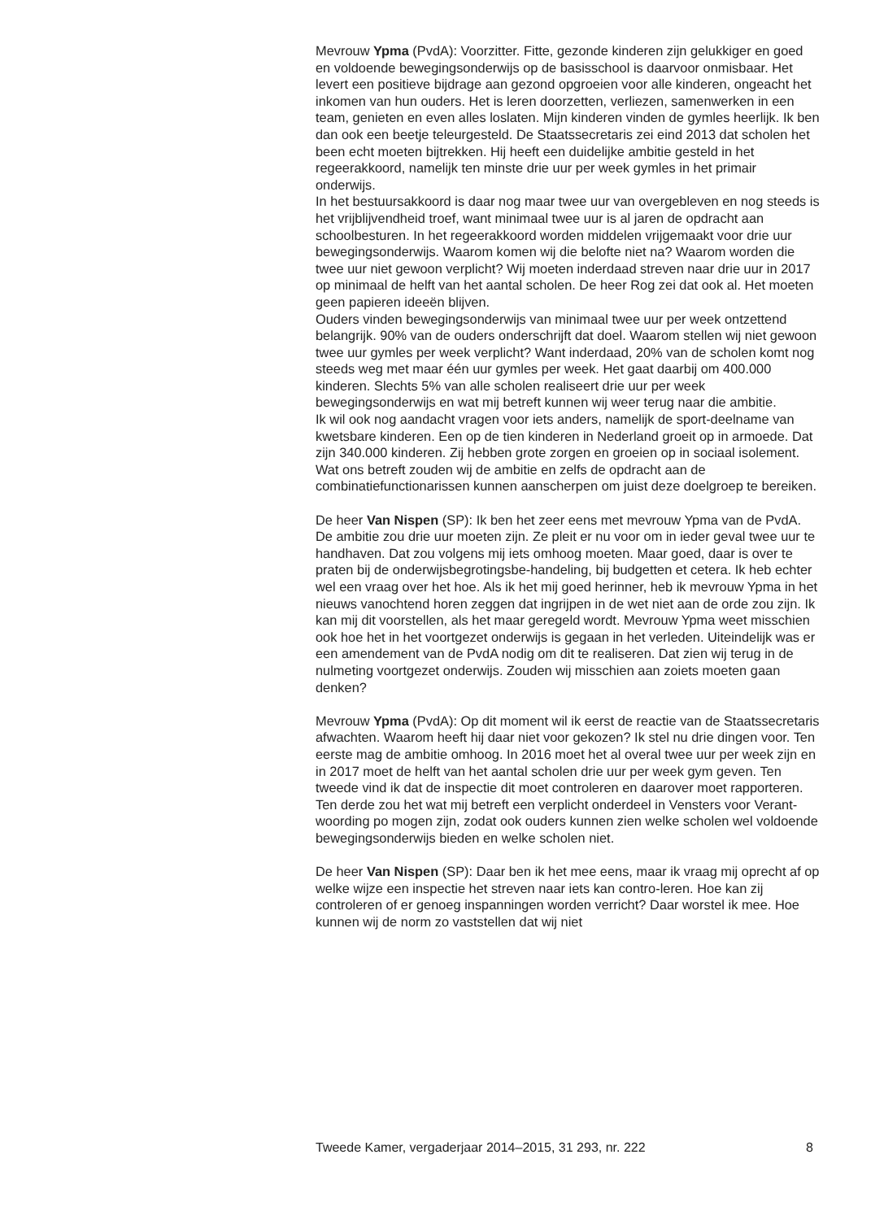Mevrouw Ypma (PvdA): Voorzitter. Fitte, gezonde kinderen zijn gelukkiger en goed en voldoende bewegingsonderwijs op de basisschool is daarvoor onmisbaar. Het levert een positieve bijdrage aan gezond opgroeien voor alle kinderen, ongeacht het inkomen van hun ouders. Het is leren doorzetten, verliezen, samenwerken in een team, genieten en even alles loslaten. Mijn kinderen vinden de gymles heerlijk. Ik ben dan ook een beetje teleurgesteld. De Staatssecretaris zei eind 2013 dat scholen het been echt moeten bijtrekken. Hij heeft een duidelijke ambitie gesteld in het regeerakkoord, namelijk ten minste drie uur per week gymles in het primair onderwijs.
In het bestuursakkoord is daar nog maar twee uur van overgebleven en nog steeds is het vrijblijvendheid troef, want minimaal twee uur is al jaren de opdracht aan schoolbesturen. In het regeerakkoord worden middelen vrijgemaakt voor drie uur bewegingsonderwijs. Waarom komen wij die belofte niet na? Waarom worden die twee uur niet gewoon verplicht? Wij moeten inderdaad streven naar drie uur in 2017 op minimaal de helft van het aantal scholen. De heer Rog zei dat ook al. Het moeten geen papieren ideeën blijven.
Ouders vinden bewegingsonderwijs van minimaal twee uur per week ontzettend belangrijk. 90% van de ouders onderschrijft dat doel. Waarom stellen wij niet gewoon twee uur gymles per week verplicht? Want inderdaad, 20% van de scholen komt nog steeds weg met maar één uur gymles per week. Het gaat daarbij om 400.000 kinderen. Slechts 5% van alle scholen realiseert drie uur per week bewegingsonderwijs en wat mij betreft kunnen wij weer terug naar die ambitie.
Ik wil ook nog aandacht vragen voor iets anders, namelijk de sport-deelname van kwetsbare kinderen. Een op de tien kinderen in Nederland groeit op in armoede. Dat zijn 340.000 kinderen. Zij hebben grote zorgen en groeien op in sociaal isolement. Wat ons betreft zouden wij de ambitie en zelfs de opdracht aan de combinatiefunctionarissen kunnen aanscherpen om juist deze doelgroep te bereiken.
De heer Van Nispen (SP): Ik ben het zeer eens met mevrouw Ypma van de PvdA. De ambitie zou drie uur moeten zijn. Ze pleit er nu voor om in ieder geval twee uur te handhaven. Dat zou volgens mij iets omhoog moeten. Maar goed, daar is over te praten bij de onderwijsbegrotingsbe-handeling, bij budgetten et cetera. Ik heb echter wel een vraag over het hoe. Als ik het mij goed herinner, heb ik mevrouw Ypma in het nieuws vanochtend horen zeggen dat ingrijpen in de wet niet aan de orde zou zijn. Ik kan mij dit voorstellen, als het maar geregeld wordt. Mevrouw Ypma weet misschien ook hoe het in het voortgezet onderwijs is gegaan in het verleden. Uiteindelijk was er een amendement van de PvdA nodig om dit te realiseren. Dat zien wij terug in de nulmeting voortgezet onderwijs. Zouden wij misschien aan zoiets moeten gaan denken?
Mevrouw Ypma (PvdA): Op dit moment wil ik eerst de reactie van de Staatssecretaris afwachten. Waarom heeft hij daar niet voor gekozen? Ik stel nu drie dingen voor. Ten eerste mag de ambitie omhoog. In 2016 moet het al overal twee uur per week zijn en in 2017 moet de helft van het aantal scholen drie uur per week gym geven. Ten tweede vind ik dat de inspectie dit moet controleren en daarover moet rapporteren. Ten derde zou het wat mij betreft een verplicht onderdeel in Vensters voor Verant-woording po mogen zijn, zodat ook ouders kunnen zien welke scholen wel voldoende bewegingsonderwijs bieden en welke scholen niet.
De heer Van Nispen (SP): Daar ben ik het mee eens, maar ik vraag mij oprecht af op welke wijze een inspectie het streven naar iets kan contro-leren. Hoe kan zij controleren of er genoeg inspanningen worden verricht? Daar worstel ik mee. Hoe kunnen wij de norm zo vaststellen dat wij niet
Tweede Kamer, vergaderjaar 2014–2015, 31 293, nr. 222 8